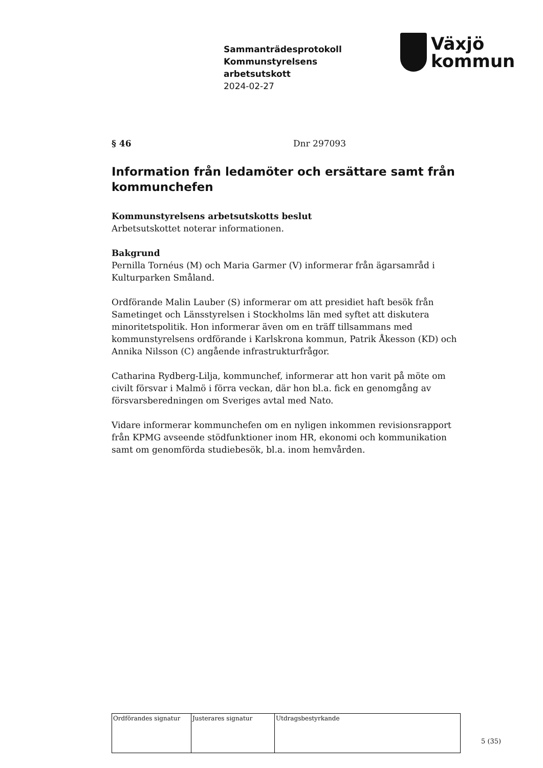Sammanträdesprotokoll
Kommunstyrelsens
arbetsutskott
2024-02-27
Växjö
kommun
§ 46 Dnr 297093
Information från ledamöter och ersättare samt från kommunchefen
Kommunstyrelsens arbetsutskotts beslut
Arbetsutskottet noterar informationen.
Bakgrund
Pernilla Tornéus (M) och Maria Garmer (V) informerar från ägarsamråd i Kulturparken Småland.
Ordförande Malin Lauber (S) informerar om att presidiet haft besök från Sametinget och Länsstyrelsen i Stockholms län med syftet att diskutera minoritetspolitik. Hon informerar även om en träff tillsammans med kommunstyrelsens ordförande i Karlskrona kommun, Patrik Åkesson (KD) och Annika Nilsson (C) angående infrastrukturfrågor.
Catharina Rydberg-Lilja, kommunchef, informerar att hon varit på möte om civilt försvar i Malmö i förra veckan, där hon bl.a. fick en genomgång av försvarsberedningen om Sveriges avtal med Nato.
Vidare informerar kommunchefen om en nyligen inkommen revisionsrapport från KPMG avseende stödfunktioner inom HR, ekonomi och kommunikation samt om genomförda studiebesök, bl.a. inom hemvården.
| Ordförandes signatur | Justerares signatur | Utdragsbestyrkande |
5 (35)